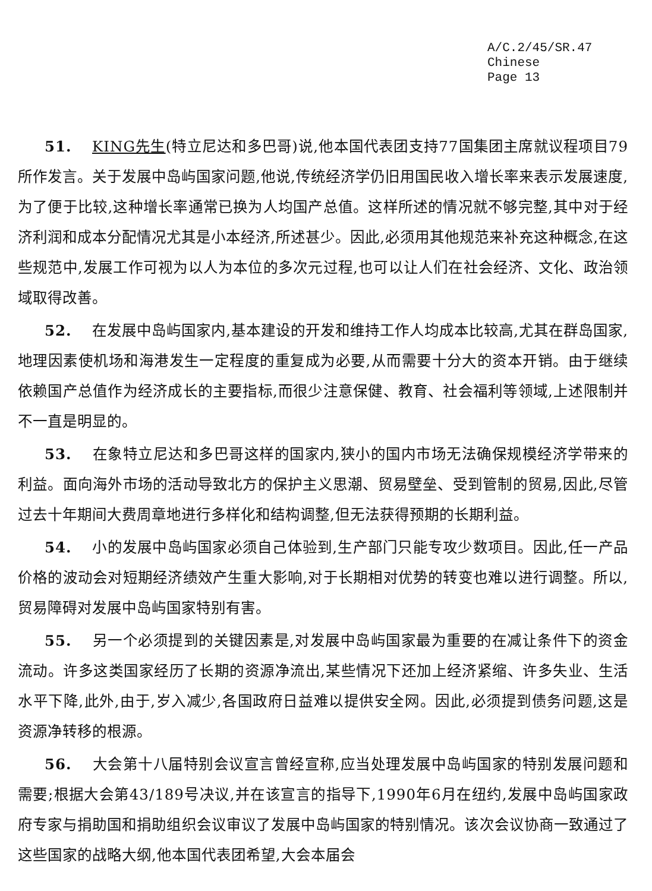A/C.2/45/SR.47
Chinese
Page 13
51. KING先生(特立尼达和多巴哥)说,他本国代表团支持77国集团主席就议程项目79所作发言。关于发展中岛屿国家问题,他说,传统经济学仍旧用国民收入增长率来表示发展速度,为了便于比较,这种增长率通常已换为人均国产总值。这样所述的情况就不够完整,其中对于经济利润和成本分配情况尤其是小本经济,所述甚少。因此,必须用其他规范来补充这种概念,在这些规范中,发展工作可视为以人为本位的多次元过程,也可以让人们在社会经济、文化、政治领域取得改善。
52. 在发展中岛屿国家内,基本建设的开发和维持工作人均成本比较高,尤其在群岛国家,地理因素使机场和海港发生一定程度的重复成为必要,从而需要十分大的资本开销。由于继续依赖国产总值作为经济成长的主要指标,而很少注意保健、教育、社会福利等领域,上述限制并不一直是明显的。
53. 在象特立尼达和多巴哥这样的国家内,狭小的国内市场无法确保规模经济学带来的利益。面向海外市场的活动导致北方的保护主义思潮、贸易壁垒、受到管制的贸易,因此,尽管过去十年期间大费周章地进行多样化和结构调整,但无法获得预期的长期利益。
54. 小的发展中岛屿国家必须自己体验到,生产部门只能专攻少数项目。因此,任一产品价格的波动会对短期经济绩效产生重大影响,对于长期相对优势的转变也难以进行调整。所以,贸易障碍对发展中岛屿国家特别有害。
55. 另一个必须提到的关键因素是,对发展中岛屿国家最为重要的在减让条件下的资金流动。许多这类国家经历了长期的资源净流出,某些情况下还加上经济紧缩、许多失业、生活水平下降,此外,由于,岁入减少,各国政府日益难以提供安全网。因此,必须提到债务问题,这是资源净转移的根源。
56. 大会第十八届特别会议宣言曾经宣称,应当处理发展中岛屿国家的特别发展问题和需要;根据大会第43/189号决议,并在该宣言的指导下,1990年6月在纽约,发展中岛屿国家政府专家与捐助国和捐助组织会议审议了发展中岛屿国家的特别情况。该次会议协商一致通过了这些国家的战略大纲,他本国代表团希望,大会本届会